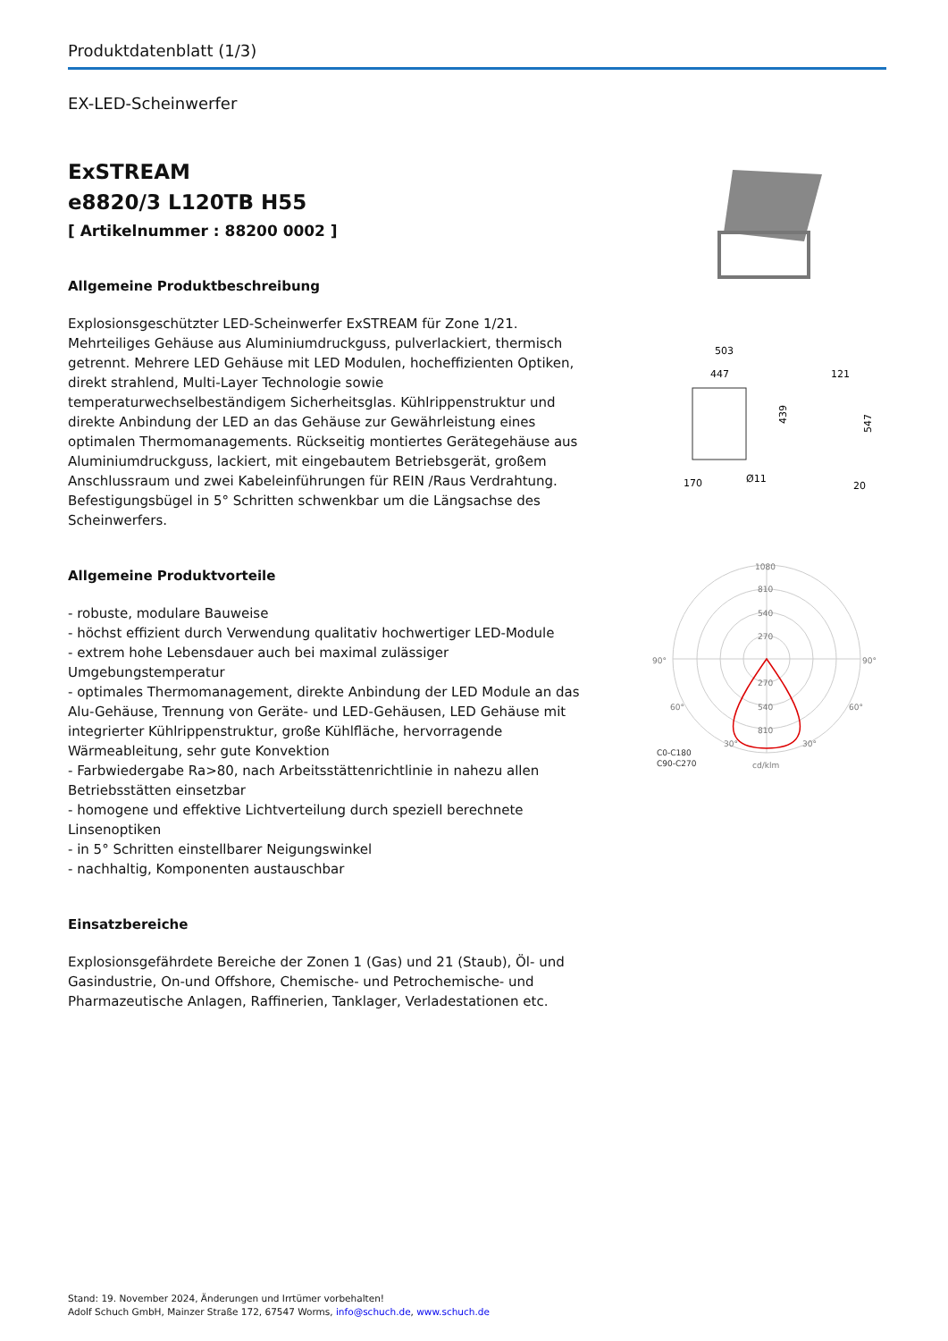Produktdatenblatt (1/3)
EX-LED-Scheinwerfer
ExSTREAM
e8820/3 L120TB H55
[ Artikelnummer : 88200 0002 ]
Allgemeine Produktbeschreibung
Explosionsgeschützter LED-Scheinwerfer ExSTREAM für Zone 1/21. Mehrteiliges Gehäuse aus Aluminiumdruckguss, pulverlackiert, thermisch getrennt. Mehrere LED Gehäuse mit LED Modulen, hocheffizienten Optiken, direkt strahlend, Multi-Layer Technologie sowie temperaturwechselbeständigem Sicherheitsglas. Kühlrippenstruktur und direkte Anbindung der LED an das Gehäuse zur Gewährleistung eines optimalen Thermomanagements. Rückseitig montiertes Gerätegehäuse aus Aluminiumdruckguss, lackiert, mit eingebautem Betriebsgerät, großem Anschlussraum und zwei Kabeleinführungen für REIN /Raus Verdrahtung. Befestigungsbügel in 5° Schritten schwenkbar um die Längsachse des Scheinwerfers.
Allgemeine Produktvorteile
- robuste, modulare Bauweise
- höchst effizient durch Verwendung qualitativ hochwertiger LED-Module
- extrem hohe Lebensdauer auch bei maximal zulässiger Umgebungstemperatur
- optimales Thermomanagement, direkte Anbindung der LED Module an das Alu-Gehäuse, Trennung von Geräte- und LED-Gehäusen, LED Gehäuse mit integrierter Kühlrippenstruktur, große Kühlfläche, hervorragende Wärmeableitung, sehr gute Konvektion
- Farbwiedergabe Ra>80, nach Arbeitsstättenrichtlinie in nahezu allen Betriebsstätten einsetzbar
- homogene und effektive Lichtverteilung durch speziell berechnete Linsenoptiken
- in 5° Schritten einstellbarer Neigungswinkel
- nachhaltig, Komponenten austauschbar
Einsatzbereiche
Explosionsgefährdete Bereiche der Zonen 1 (Gas) und 21 (Staub), Öl- und Gasindustrie, On-und Offshore, Chemische- und Petrochemische- und Pharmazeutische Anlagen, Raffinerien, Tanklager, Verladestationen etc.
503
447
439
121
547
170
Ø11
20
1080
810
540
270
90°
90°
270
540
810
60°
60°
30°
30°
C0-C180
C90-C270
cd/klm
Stand: 19. November 2024, Änderungen und Irrtümer vorbehalten!
Adolf Schuch GmbH, Mainzer Straße 172, 67547 Worms, info@schuch.de, www.schuch.de